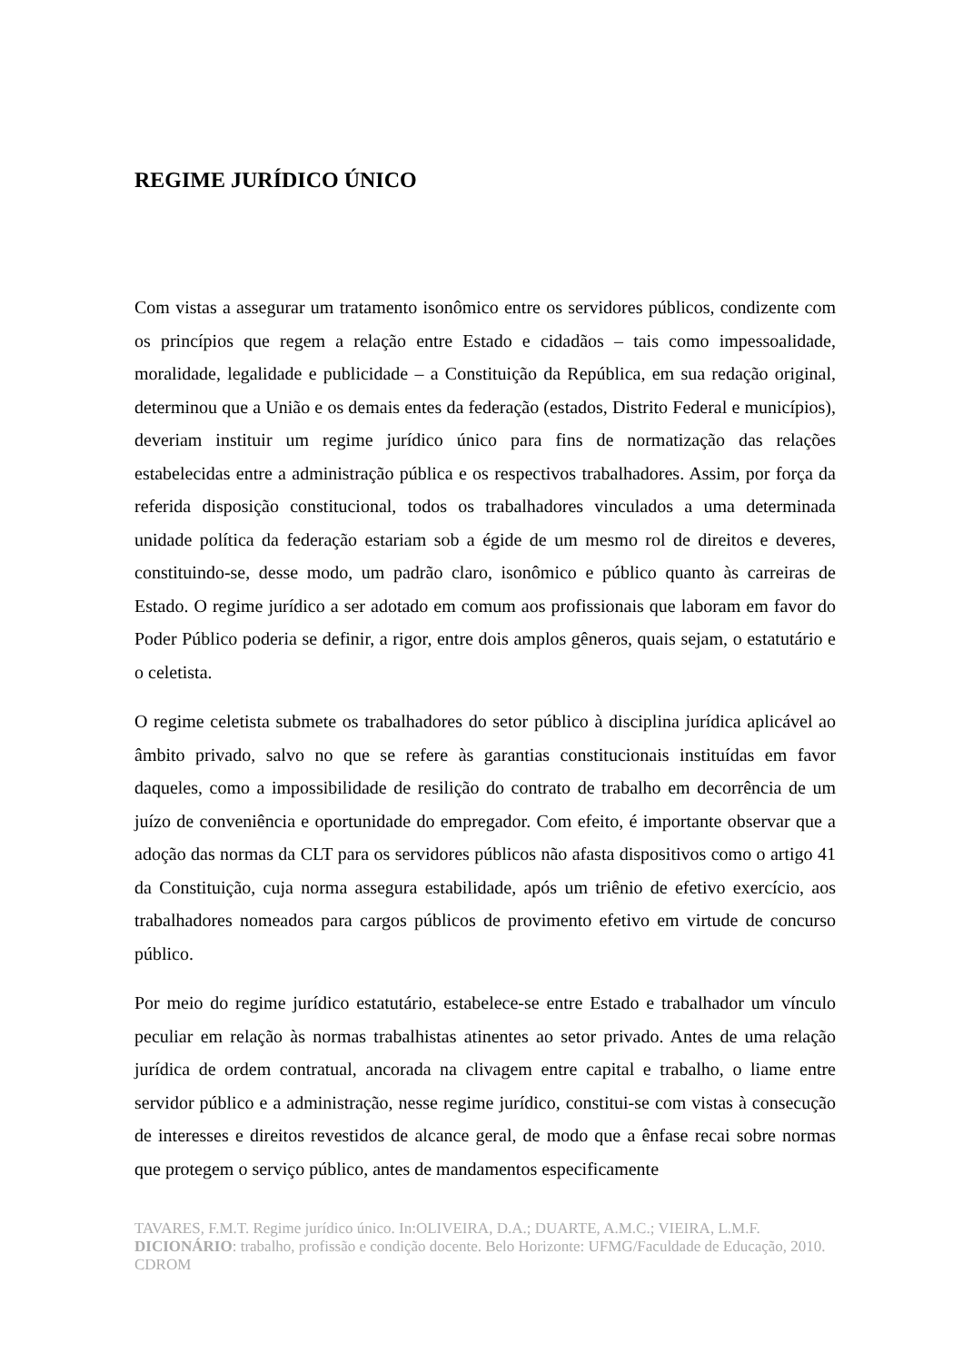REGIME JURÍDICO ÚNICO
Com vistas a assegurar um tratamento isonômico entre os servidores públicos, condizente com os princípios que regem a relação entre Estado e cidadãos – tais como impessoalidade, moralidade, legalidade e publicidade – a Constituição da República, em sua redação original, determinou que a União e os demais entes da federação (estados, Distrito Federal e municípios), deveriam instituir um regime jurídico único para fins de normatização das relações estabelecidas entre a administração pública e os respectivos trabalhadores. Assim, por força da referida disposição constitucional, todos os trabalhadores vinculados a uma determinada unidade política da federação estariam sob a égide de um mesmo rol de direitos e deveres, constituindo-se, desse modo, um padrão claro, isonômico e público quanto às carreiras de Estado. O regime jurídico a ser adotado em comum aos profissionais que laboram em favor do Poder Público poderia se definir, a rigor, entre dois amplos gêneros, quais sejam, o estatutário e o celetista.
O regime celetista submete os trabalhadores do setor público à disciplina jurídica aplicável ao âmbito privado, salvo no que se refere às garantias constitucionais instituídas em favor daqueles, como a impossibilidade de resilição do contrato de trabalho em decorrência de um juízo de conveniência e oportunidade do empregador. Com efeito, é importante observar que a adoção das normas da CLT para os servidores públicos não afasta dispositivos como o artigo 41 da Constituição, cuja norma assegura estabilidade, após um triênio de efetivo exercício, aos trabalhadores nomeados para cargos públicos de provimento efetivo em virtude de concurso público.
Por meio do regime jurídico estatutário, estabelece-se entre Estado e trabalhador um vínculo peculiar em relação às normas trabalhistas atinentes ao setor privado. Antes de uma relação jurídica de ordem contratual, ancorada na clivagem entre capital e trabalho, o liame entre servidor público e a administração, nesse regime jurídico, constitui-se com vistas à consecução de interesses e direitos revestidos de alcance geral, de modo que a ênfase recai sobre normas que protegem o serviço público, antes de mandamentos especificamente
TAVARES, F.M.T. Regime jurídico único. In:OLIVEIRA, D.A.; DUARTE, A.M.C.; VIEIRA, L.M.F. DICIONÁRIO: trabalho, profissão e condição docente. Belo Horizonte: UFMG/Faculdade de Educação, 2010. CDROM